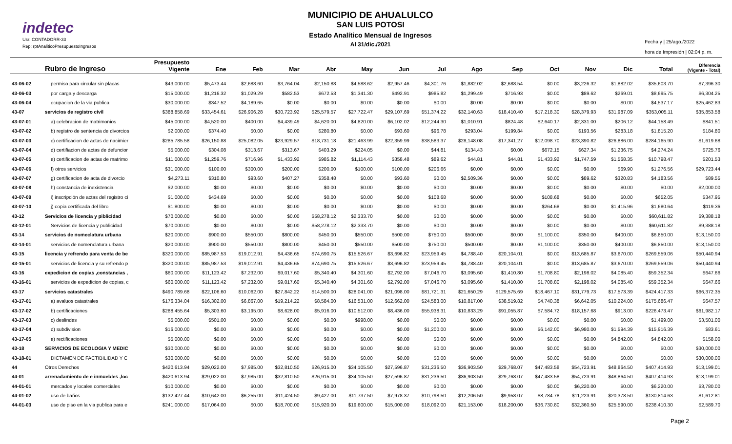indetec
Usr: CONTADORR-33
Rep: rptAnaliticoPresupuestoIngresos
MUNICIPIO DE AHUALULCO
SAN LUIS POTOSI
Estado Analítico Mensual de Ingresos
Al 31/dic./2021
Fecha y | 25/ago./2022
hora de Impresión | 02:04 p. m.
| Rubro de Ingreso | | Presupuesto Vigente | Ene | Feb | Mar | Abr | May | Jun | Jul | Ago | Sep | Oct | Nov | Dic | Total | Diferencia (Vigente - Total) |
| --- | --- | --- | --- | --- | --- | --- | --- | --- | --- | --- | --- | --- | --- | --- | --- | --- |
| 43-06-02 | permiso para circular sin placas | $43,000.00 | $5,473.44 | $2,688.60 | $3,764.04 | $2,150.88 | $4,588.62 | $2,957.46 | $4,301.76 | $1,882.02 | $2,688.54 | $0.00 | $3,226.32 | $1,882.02 | $35,603.70 | $7,396.30 |
| 43-06-03 | por carga y descarga | $15,000.00 | $1,216.32 | $1,029.29 | $582.53 | $672.53 | $1,341.30 | $492.91 | $985.82 | $1,299.49 | $716.93 | $0.00 | $89.62 | $269.01 | $8,695.75 | $6,304.25 |
| 43-06-04 | ocupacion de la via publica | $30,000.00 | $347.52 | $4,189.65 | $0.00 | $0.00 | $0.00 | $0.00 | $0.00 | $0.00 | $0.00 | $0.00 | $0.00 | $0.00 | $4,537.17 | $25,462.83 |
| 43-07 | servicios de registro civil | $388,858.69 | $33,454.61 | $26,906.28 | $30,723.92 | $25,579.57 | $27,722.47 | $29,107.69 | $51,374.22 | $32,140.63 | $18,410.40 | $17,218.30 | $28,379.93 | $31,987.09 | $353,005.11 | $35,853.58 |
| 43-07-01 | a) celebracion de matrimonios | $45,000.00 | $4,520.00 | $400.00 | $4,439.49 | $4,620.00 | $4,820.00 | $6,102.02 | $12,244.30 | $1,010.91 | $824.48 | $2,640.17 | $2,331.00 | $206.12 | $44,158.49 | $841.51 |
| 43-07-02 | b) registro de sentencia de divorcios | $2,000.00 | $374.40 | $0.00 | $0.00 | $280.80 | $0.00 | $93.60 | $96.78 | $293.04 | $199.84 | $0.00 | $193.56 | $283.18 | $1,815.20 | $184.80 |
| 43-07-03 | c) certificacion de actas de nacimier | $285,785.58 | $26,150.88 | $25,082.05 | $23,929.57 | $18,731.18 | $21,463.99 | $22,359.99 | $38,583.37 | $28,148.08 | $17,341.27 | $12,098.70 | $23,390.82 | $26,886.00 | $284,165.90 | $1,619.68 |
| 43-07-04 | d) certifiacion de actas de defuncior | $5,000.00 | $304.08 | $313.67 | $313.67 | $403.29 | $224.05 | $0.00 | $44.81 | $134.43 | $0.00 | $672.15 | $627.34 | $1,236.75 | $4,274.24 | $725.76 |
| 43-07-05 | e) certificacion de actas de matrimo | $11,000.00 | $1,259.76 | $716.96 | $1,433.92 | $985.82 | $1,114.43 | $358.48 | $89.62 | $44.81 | $44.81 | $1,433.92 | $1,747.59 | $1,568.35 | $10,798.47 | $201.53 |
| 43-07-06 | f) otros servicios | $31,000.00 | $100.00 | $300.00 | $200.00 | $200.00 | $100.00 | $100.00 | $206.66 | $0.00 | $0.00 | $0.00 | $0.00 | $69.90 | $1,276.56 | $29,723.44 |
| 43-07-07 | g) certificacion de acta de divorcio | $4,273.11 | $310.80 | $93.60 | $407.27 | $358.48 | $0.00 | $93.60 | $0.00 | $2,509.36 | $0.00 | $0.00 | $89.62 | $320.83 | $4,183.56 | $89.55 |
| 43-07-08 | h) constancia de inexistencia | $2,000.00 | $0.00 | $0.00 | $0.00 | $0.00 | $0.00 | $0.00 | $0.00 | $0.00 | $0.00 | $0.00 | $0.00 | $0.00 | $0.00 | $2,000.00 |
| 43-07-09 | i) inscripción de actas del registro ci | $1,000.00 | $434.69 | $0.00 | $0.00 | $0.00 | $0.00 | $0.00 | $108.68 | $0.00 | $0.00 | $108.68 | $0.00 | $0.00 | $652.05 | $347.95 |
| 43-07-10 | j) copia certificada del libro | $1,800.00 | $0.00 | $0.00 | $0.00 | $0.00 | $0.00 | $0.00 | $0.00 | $0.00 | $0.00 | $264.68 | $0.00 | $1,415.96 | $1,680.64 | $119.36 |
| 43-12 | Servicios de licencia y piblicidad | $70,000.00 | $0.00 | $0.00 | $0.00 | $58,278.12 | $2,333.70 | $0.00 | $0.00 | $0.00 | $0.00 | $0.00 | $0.00 | $0.00 | $60,611.82 | $9,388.18 |
| 43-12-01 | Servicios de licencia y publicidad | $70,000.00 | $0.00 | $0.00 | $0.00 | $58,278.12 | $2,333.70 | $0.00 | $0.00 | $0.00 | $0.00 | $0.00 | $0.00 | $0.00 | $60,611.82 | $9,388.18 |
| 43-14 | servicios de nomeclatura urbana | $20,000.00 | $900.00 | $550.00 | $800.00 | $450.00 | $550.00 | $500.00 | $750.00 | $500.00 | $0.00 | $1,100.00 | $350.00 | $400.00 | $6,850.00 | $13,150.00 |
| 43-14-01 | servicios de nomenclatura urbana | $20,000.00 | $900.00 | $550.00 | $800.00 | $450.00 | $550.00 | $500.00 | $750.00 | $500.00 | $0.00 | $1,100.00 | $350.00 | $400.00 | $6,850.00 | $13,150.00 |
| 43-15 | licencia y refrendo para venta de be | $320,000.00 | $85,987.53 | $19,012.91 | $4,436.65 | $74,690.75 | $15,526.67 | $3,696.82 | $23,959.45 | $4,788.40 | $20,104.01 | $0.00 | $13,685.87 | $3,670.00 | $269,559.06 | $50,440.94 |
| 43-15-01 | servicios de licencia y su refrendo p | $320,000.00 | $85,987.53 | $19,012.91 | $4,436.65 | $74,690.75 | $15,526.67 | $3,696.82 | $23,959.45 | $4,788.40 | $20,104.01 | $0.00 | $13,685.87 | $3,670.00 | $269,559.06 | $50,440.94 |
| 43-16 | expedicion de copias ,constancias , | $60,000.00 | $11,123.42 | $7,232.00 | $9,017.60 | $5,340.40 | $4,301.60 | $2,792.00 | $7,046.70 | $3,095.60 | $1,410.80 | $1,708.80 | $2,198.02 | $4,085.40 | $59,352.34 | $647.66 |
| 43-16-01 | servicios de expedicion de copias, c | $60,000.00 | $11,123.42 | $7,232.00 | $9,017.60 | $5,340.40 | $4,301.60 | $2,792.00 | $7,046.70 | $3,095.60 | $1,410.80 | $1,708.80 | $2,198.02 | $4,085.40 | $59,352.34 | $647.66 |
| 43-17 | servicios catastrales | $490,789.68 | $22,106.60 | $10,062.00 | $27,842.22 | $14,500.00 | $28,041.00 | $21,098.00 | $81,721.31 | $21,650.29 | $129,575.69 | $18,467.10 | $31,779.73 | $17,573.39 | $424,417.33 | $66,372.35 |
| 43-17-01 | a) avaluos catastrales | $176,334.04 | $16,302.00 | $6,867.00 | $19,214.22 | $8,584.00 | $16,531.00 | $12,662.00 | $24,583.00 | $10,817.00 | $38,519.82 | $4,740.38 | $6,642.05 | $10,224.00 | $175,686.47 | $647.57 |
| 43-17-02 | b) certificaciones | $288,455.64 | $5,303.60 | $3,195.00 | $8,628.00 | $5,916.00 | $10,512.00 | $8,436.00 | $55,938.31 | $10,833.29 | $91,055.87 | $7,584.72 | $18,157.68 | $913.00 | $226,473.47 | $61,982.17 |
| 43-17-03 | c) deslindes | $5,000.00 | $501.00 | $0.00 | $0.00 | $0.00 | $998.00 | $0.00 | $0.00 | $0.00 | $0.00 | $0.00 | $0.00 | $0.00 | $1,499.00 | $3,501.00 |
| 43-17-04 | d) subdivision | $16,000.00 | $0.00 | $0.00 | $0.00 | $0.00 | $0.00 | $0.00 | $1,200.00 | $0.00 | $0.00 | $6,142.00 | $6,980.00 | $1,594.39 | $15,916.39 | $83.61 |
| 43-17-05 | e) rectificaciones | $5,000.00 | $0.00 | $0.00 | $0.00 | $0.00 | $0.00 | $0.00 | $0.00 | $0.00 | $0.00 | $0.00 | $0.00 | $4,842.00 | $4,842.00 | $158.00 |
| 43-18 | SERVICIOS DE ECOLOGIA Y MEDIC | $30,000.00 | $0.00 | $0.00 | $0.00 | $0.00 | $0.00 | $0.00 | $0.00 | $0.00 | $0.00 | $0.00 | $0.00 | $0.00 | $0.00 | $30,000.00 |
| 43-18-01 | DICTAMEN DE FACTIBILIDAD Y C | $30,000.00 | $0.00 | $0.00 | $0.00 | $0.00 | $0.00 | $0.00 | $0.00 | $0.00 | $0.00 | $0.00 | $0.00 | $0.00 | $0.00 | $30,000.00 |
| 44 | Otros Derechos | $420,613.94 | $29,022.00 | $7,985.00 | $32,810.50 | $26,915.00 | $34,105.50 | $27,596.87 | $31,236.50 | $36,903.50 | $29,768.07 | $47,483.58 | $54,723.91 | $48,864.50 | $407,414.93 | $13,199.01 |
| 44-01 | arrenadamiento de e inmuebles ,loc | $420,613.94 | $29,022.00 | $7,985.00 | $32,810.50 | $26,915.00 | $34,105.50 | $27,596.87 | $31,236.50 | $36,903.50 | $29,768.07 | $47,483.58 | $54,723.91 | $48,864.50 | $407,414.93 | $13,199.01 |
| 44-01-01 | mercados y locales comerciales | $10,000.00 | $0.00 | $0.00 | $0.00 | $0.00 | $0.00 | $0.00 | $0.00 | $0.00 | $0.00 | $0.00 | $6,220.00 | $0.00 | $6,220.00 | $3,780.00 |
| 44-01-02 | uso de baños | $132,427.44 | $10,642.00 | $6,255.00 | $11,424.50 | $9,427.00 | $11,737.50 | $7,978.37 | $10,798.50 | $12,206.50 | $9,958.07 | $8,784.78 | $11,223.91 | $20,378.50 | $130,814.63 | $1,612.81 |
| 44-01-03 | uso de piso en la via publica para e | $241,000.00 | $17,064.00 | $0.00 | $18,700.00 | $15,920.00 | $19,600.00 | $15,000.00 | $18,092.00 | $21,153.00 | $18,200.00 | $36,730.80 | $32,360.50 | $25,590.00 | $238,410.30 | $2,589.70 |
Page 2